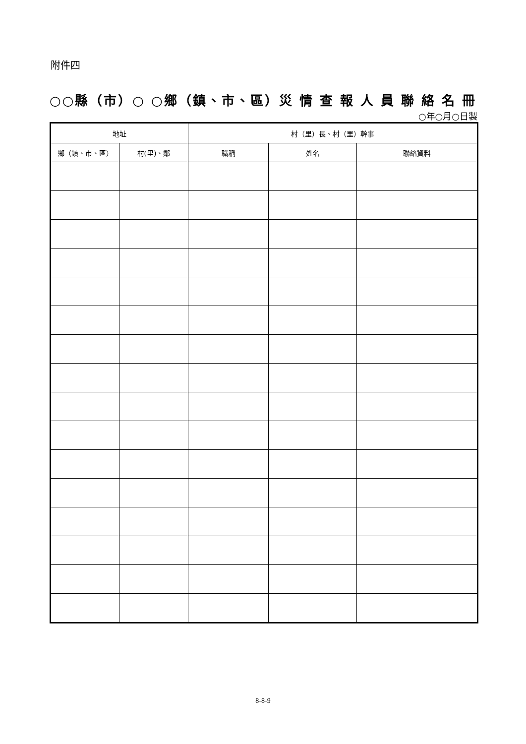附件四
○○縣（市）○ ○鄉（鎮、市、區）災 情 查 報 人 員 聯 絡 名 冊
○年○月○日製
| 地址 | | 村（里）長、村（里）幹事 | | |
| --- | --- | --- | --- | --- |
| 鄉（鎮、市、區） | 村(里)、鄰 | 職稱 | 姓名 | 聯絡資料 |
8-8-9